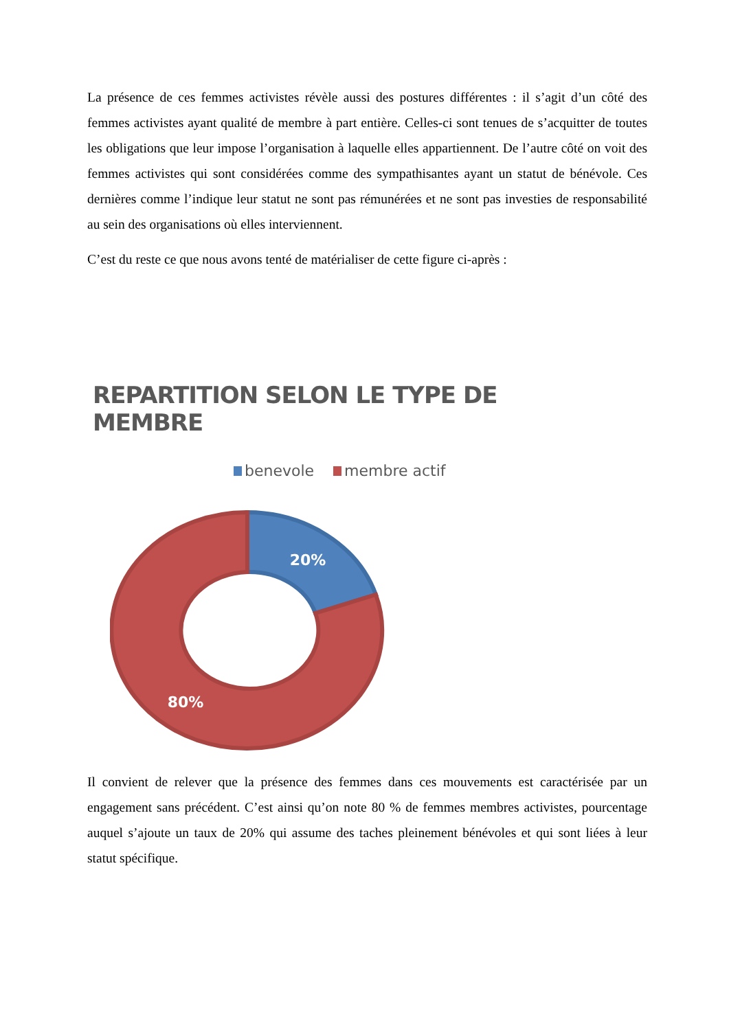La présence de ces femmes activistes révèle aussi des postures différentes : il s’agit d’un côté des femmes activistes ayant qualité de membre à part entière. Celles-ci sont tenues de s’acquitter de toutes les obligations que leur impose l’organisation à laquelle elles appartiennent. De l’autre côté on voit des femmes activistes qui sont considérées comme des sympathisantes ayant un statut de bénévole. Ces dernières comme l’indique leur statut ne sont pas rémunérées et ne sont pas investies de responsabilité au sein des organisations où elles interviennent.
C’est du reste ce que nous avons tenté de matérialiser de cette figure ci-après :
REPARTITION SELON LE TYPE DE MEMBRE
benevole membre actif
20%
80%
Il convient de relever que la présence des femmes dans ces mouvements est caractérisée par un engagement sans précédent. C’est ainsi qu’on note 80 % de femmes membres activistes, pourcentage auquel s’ajoute un taux de 20% qui assume des taches pleinement bénévoles et qui sont liées à leur statut spécifique.